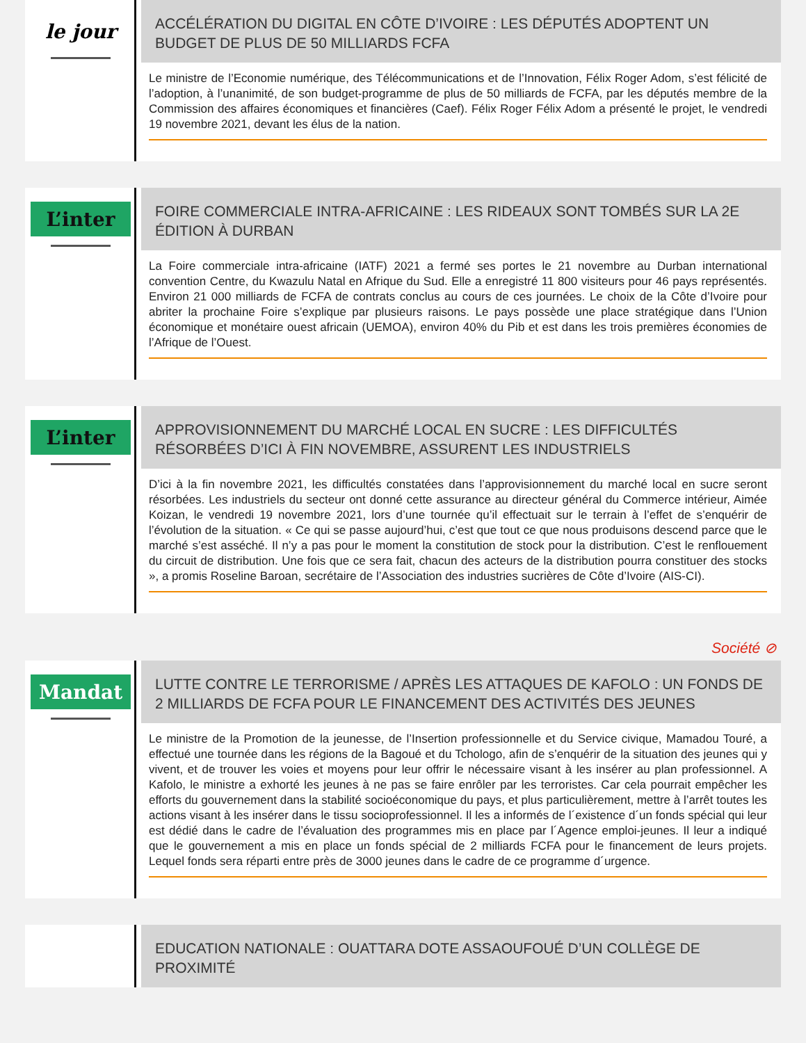le jour
ACCÉLÉRATION DU DIGITAL EN CÔTE D’IVOIRE : LES DÉPUTÉS ADOPTENT UN BUDGET DE PLUS DE 50 MILLIARDS FCFA
Le ministre de l’Economie numérique, des Télécommunications et de l’Innovation, Félix Roger Adom, s’est félicité de l’adoption, à l’unanimité, de son budget-programme de plus de 50 milliards de FCFA, par les députés membre de la Commission des affaires économiques et financières (Caef). Félix Roger Félix Adom a présenté le projet, le vendredi 19 novembre 2021, devant les élus de la nation.
L’inter
FOIRE COMMERCIALE INTRA-AFRICAINE : LES RIDEAUX SONT TOMBÉS SUR LA 2E ÉDITION À DURBAN
La Foire commerciale intra-africaine (IATF) 2021 a fermé ses portes le 21 novembre au Durban international convention Centre, du Kwazulu Natal en Afrique du Sud. Elle a enregistré 11 800 visiteurs pour 46 pays représentés. Environ 21 000 milliards de FCFA de contrats conclus au cours de ces journées. Le choix de la Côte d’Ivoire pour abriter la prochaine Foire s’explique par plusieurs raisons. Le pays possède une place stratégique dans l’Union économique et monétaire ouest africain (UEMOA), environ 40% du Pib et est dans les trois premières économies de l’Afrique de l’Ouest.
L’inter
APPROVISIONNEMENT DU MARCHÉ LOCAL EN SUCRE : LES DIFFICULTÉS RÉSORBÉES D’ICI À FIN NOVEMBRE, ASSURENT LES INDUSTRIELS
D’ici à la fin novembre 2021, les difficultés constatées dans l’approvisionnement du marché local en sucre seront résorbées. Les industriels du secteur ont donné cette assurance au directeur général du Commerce intérieur, Aimée Koizan, le vendredi 19 novembre 2021, lors d’une tournée qu’il effectuait sur le terrain à l’effet de s’enquérir de l’évolution de la situation. « Ce qui se passe aujourd’hui, c’est que tout ce que nous produisons descend parce que le marché s’est asséché. Il n’y a pas pour le moment la constitution de stock pour la distribution. C’est le renflouement du circuit de distribution. Une fois que ce sera fait, chacun des acteurs de la distribution pourra constituer des stocks », a promis Roseline Baroan, secrétaire de l’Association des industries sucrières de Côte d’Ivoire (AIS-CI).
Société ⊘
Mandat
LUTTE CONTRE LE TERRORISME / APRÈS LES ATTAQUES DE KAFOLO : UN FONDS DE 2 MILLIARDS DE FCFA POUR LE FINANCEMENT DES ACTIVITÉS DES JEUNES
Le ministre de la Promotion de la jeunesse, de l’Insertion professionnelle et du Service civique, Mamadou Touré, a effectué une tournée dans les régions de la Bagoué et du Tchologo, afin de s’enquérir de la situation des jeunes qui y vivent, et de trouver les voies et moyens pour leur offrir le nécessaire visant à les insérer au plan professionnel. A Kafolo, le ministre a exhorté les jeunes à ne pas se faire enrôler par les terroristes. Car cela pourrait empêcher les efforts du gouvernement dans la stabilité socioéconomique du pays, et plus particulièrement, mettre à l’arrêt toutes les actions visant à les insérer dans le tissu socioprofessionnel. Il les a informés de l´existence d´un fonds spécial qui leur est dédié dans le cadre de l’évaluation des programmes mis en place par l´Agence emploi-jeunes. Il leur a indiqué que le gouvernement a mis en place un fonds spécial de 2 milliards FCFA pour le financement de leurs projets. Lequel fonds sera réparti entre près de 3000 jeunes dans le cadre de ce programme d´urgence.
EDUCATION NATIONALE : OUATTARA DOTE ASSAOUFOUÉ D’UN COLLÈGE DE PROXIMITÉ